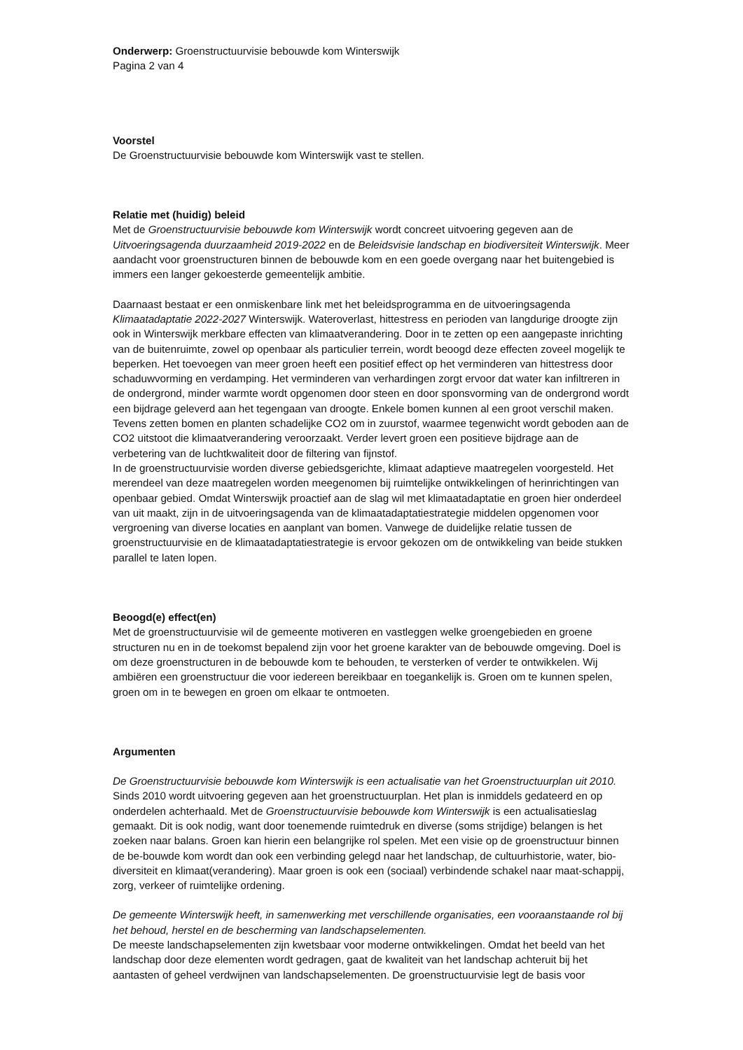Onderwerp: Groenstructuurvisie bebouwde kom Winterswijk
Pagina 2 van 4
Voorstel
De Groenstructuurvisie bebouwde kom Winterswijk vast te stellen.
Relatie met (huidig) beleid
Met de Groenstructuurvisie bebouwde kom Winterswijk wordt concreet uitvoering gegeven aan de Uitvoeringsagenda duurzaamheid 2019-2022 en de Beleidsvisie landschap en biodiversiteit Winterswijk. Meer aandacht voor groenstructuren binnen de bebouwde kom en een goede overgang naar het buitengebied is immers een langer gekoesterde gemeentelijk ambitie.
Daarnaast bestaat er een onmiskenbare link met het beleidsprogramma en de uitvoeringsagenda Klimaatadaptatie 2022-2027 Winterswijk. Wateroverlast, hittestress en perioden van langdurige droogte zijn ook in Winterswijk merkbare effecten van klimaatverandering. Door in te zetten op een aangepaste inrichting van de buitenruimte, zowel op openbaar als particulier terrein, wordt beoogd deze effecten zoveel mogelijk te beperken. Het toevoegen van meer groen heeft een positief effect op het verminderen van hittestress door schaduwvorming en verdamping. Het verminderen van verhardingen zorgt ervoor dat water kan infiltreren in de ondergrond, minder warmte wordt opgenomen door steen en door sponsvorming van de ondergrond wordt een bijdrage geleverd aan het tegengaan van droogte. Enkele bomen kunnen al een groot verschil maken. Tevens zetten bomen en planten schadelijke CO2 om in zuurstof, waarmee tegenwicht wordt geboden aan de CO2 uitstoot die klimaatverandering veroorzaakt. Verder levert groen een positieve bijdrage aan de verbetering van de luchtkwaliteit door de filtering van fijnstof.
In de groenstructuurvisie worden diverse gebiedsgerichte, klimaat adaptieve maatregelen voorgesteld. Het merendeel van deze maatregelen worden meegenomen bij ruimtelijke ontwikkelingen of herinrichtingen van openbaar gebied. Omdat Winterswijk proactief aan de slag wil met klimaatadaptatie en groen hier onderdeel van uit maakt, zijn in de uitvoeringsagenda van de klimaatadaptatiestrategie middelen opgenomen voor vergroening van diverse locaties en aanplant van bomen. Vanwege de duidelijke relatie tussen de groenstructuurvisie en de klimaatadaptatiestrategie is ervoor gekozen om de ontwikkeling van beide stukken parallel te laten lopen.
Beoogd(e) effect(en)
Met de groenstructuurvisie wil de gemeente motiveren en vastleggen welke groengebieden en groene structuren nu en in de toekomst bepalend zijn voor het groene karakter van de bebouwde omgeving. Doel is om deze groenstructuren in de bebouwde kom te behouden, te versterken of verder te ontwikkelen. Wij ambiëren een groenstructuur die voor iedereen bereikbaar en toegankelijk is. Groen om te kunnen spelen, groen om in te bewegen en groen om elkaar te ontmoeten.
Argumenten
De Groenstructuurvisie bebouwde kom Winterswijk is een actualisatie van het Groenstructuurplan uit 2010.
Sinds 2010 wordt uitvoering gegeven aan het groenstructuurplan. Het plan is inmiddels gedateerd en op onderdelen achterhaald. Met de Groenstructuurvisie bebouwde kom Winterswijk is een actualisatieslag gemaakt. Dit is ook nodig, want door toenemende ruimtedruk en diverse (soms strijdige) belangen is het zoeken naar balans. Groen kan hierin een belangrijke rol spelen. Met een visie op de groenstructuur binnen de be-bouwde kom wordt dan ook een verbinding gelegd naar het landschap, de cultuurhistorie, water, bio-diversiteit en klimaat(verandering). Maar groen is ook een (sociaal) verbindende schakel naar maat-schappij, zorg, verkeer of ruimtelijke ordening.
De gemeente Winterswijk heeft, in samenwerking met verschillende organisaties, een vooraanstaande rol bij het behoud, herstel en de bescherming van landschapselementen.
De meeste landschapselementen zijn kwetsbaar voor moderne ontwikkelingen. Omdat het beeld van het landschap door deze elementen wordt gedragen, gaat de kwaliteit van het landschap achteruit bij het aantasten of geheel verdwijnen van landschapselementen. De groenstructuurvisie legt de basis voor